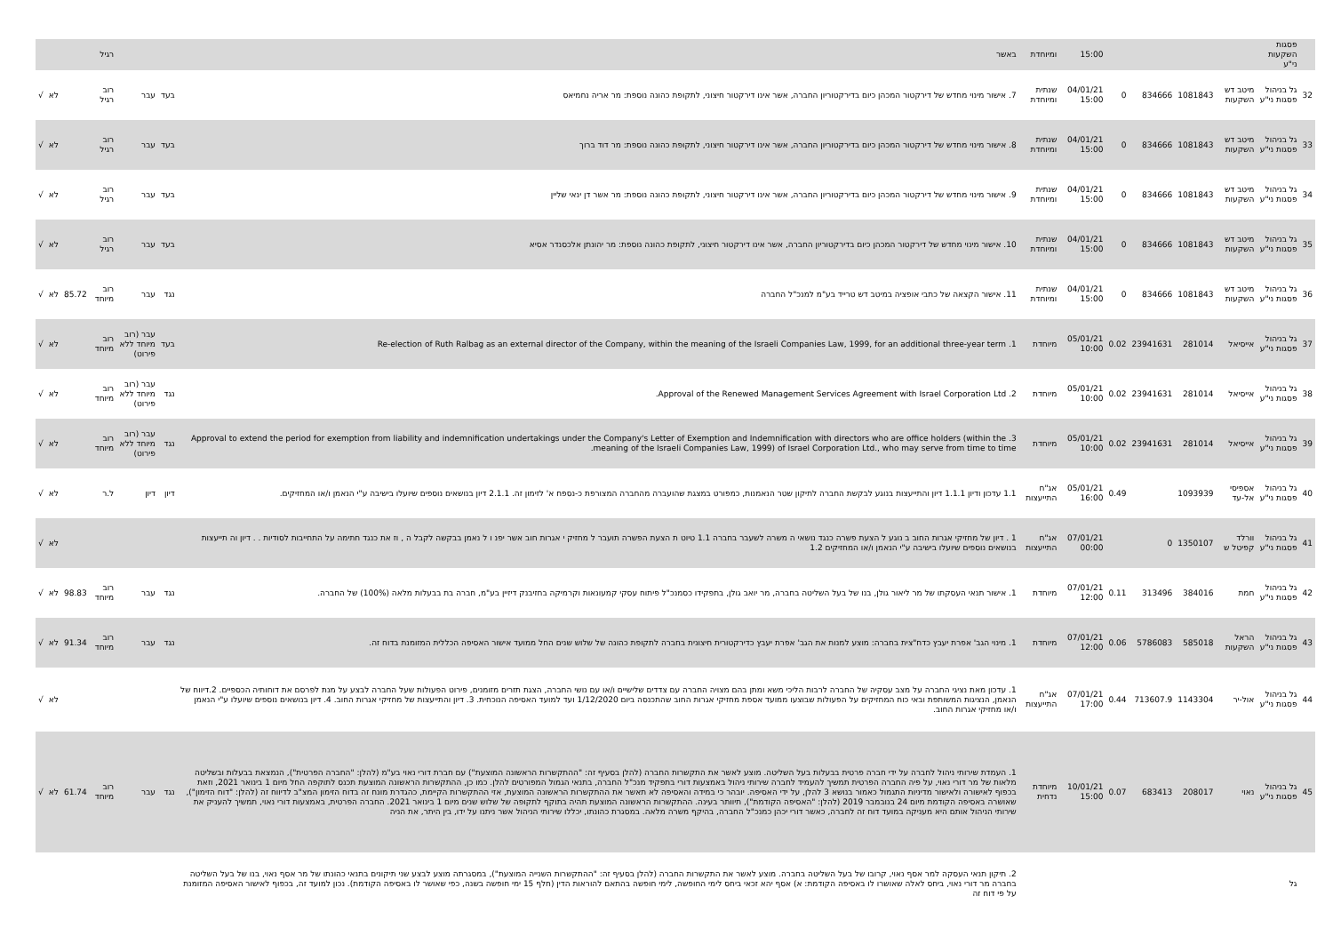| | פסגות השקעות ני"ע | | | | | 15:00 | ומיוחדת | באשר | | | רגיל | | | |
| 32 | גל בניהול פסגות ני"ע | מיטב דש השקעות | 1081843 | 834666 | 0 | 04/01/21 15:00 | שנתית ומיוחדת | 7. אישור מינוי מחדש של דירקטור המכהן כיום בדירקטוריון החברה, אשר אינו דירקטור חיצוני, לתקופת כהונה נוספת: מר אריה נחמיאס | בעד | עבר | רוב רגיל | | לא | √ |
| 33 | גל בניהול פסגות ני"ע | מיטב דש השקעות | 1081843 | 834666 | 0 | 04/01/21 15:00 | שנתית ומיוחדת | 8. אישור מינוי מחדש של דירקטור המכהן כיום בדירקטוריון החברה, אשר אינו דירקטור חיצוני, לתקופת כהונה נוספת: מר דוד ברוך | בעד | עבר | רוב רגיל | | לא | √ |
| 34 | גל בניהול פסגות ני"ע | מיטב דש השקעות | 1081843 | 834666 | 0 | 04/01/21 15:00 | שנתית ומיוחדת | 9. אישור מינוי מחדש של דירקטור המכהן כיום בדירקטוריון החברה, אשר אינו דירקטור חיצוני, לתקופת כהונה נוספת: מר אשר דן ינאי שליין | בעד | עבר | רוב רגיל | | לא | √ |
| 35 | גל בניהול פסגות ני"ע | מיטב דש השקעות | 1081843 | 834666 | 0 | 04/01/21 15:00 | שנתית ומיוחדת | 10. אישור מינוי מחדש של דירקטור המכהן כיום בדירקטוריון החברה, אשר אינו דירקטור חיצוני, לתקופת כהונה נוספת: מר יהונתן אלכסנדר אסיא | בעד | עבר | רוב רגיל | | לא | √ |
| 36 | גל בניהול פסגות ני"ע | מיטב דש השקעות | 1081843 | 834666 | 0 | 04/01/21 15:00 | שנתית ומיוחדת | 11. אישור הקצאה של כתבי אופציה במיטב דש טרייד בע"מ למנכ"ל החברה | נגד | עבר | רוב מיוחד | 85.72 | לא | √ |
| 37 | גל בניהול פסגות ני"ע | אייסיאל | 281014 | 23941631 | 0.02 | 05/01/21 10:00 | מיוחדת | 1. Re-election of Ruth Ralbag as an external director of the Company, within the meaning of the Israeli Companies Law, 1999, for an additional three-year term | בעד | עבר (רוב מיוחד ללא פירוט) | רוב מיוחד | | לא | √ |
| 38 | גל בניהול פסגות ני"ע | אייסיאל | 281014 | 23941631 | 0.02 | 05/01/21 10:00 | מיוחדת | 2. Approval of the Renewed Management Services Agreement with Israel Corporation Ltd. | נגד | עבר (רוב מיוחד ללא פירוט) | רוב מיוחד | | לא | √ |
| 39 | גל בניהול פסגות ני"ע | אייסיאל | 281014 | 23941631 | 0.02 | 05/01/21 10:00 | מיוחדת | 3. Approval to extend the period for exemption from liability and indemnification undertakings under the Company's Letter of Exemption and Indemnification with directors who are office holders (within the meaning of the Israeli Companies Law, 1999) of Israel Corporation Ltd., who may serve from time to time. | נגד | עבר (רוב מיוחד ללא פירוט) | רוב מיוחד | | לא | √ |
| 40 | גל בניהול פסגות ני"ע | אספיסי אל-עד | 1093939 | | 0.49 | 05/01/21 16:00 | אג"ח התייעצות | 1.1 עדכון ודיון 1.1.1 דיון והתייעצות בנוגע לבקשת החברה לתיקון שטר הנאמנות, כמפורט במצגת שהועברה מהחברה המצורפת כ-נספח א' לזימון זה. 2.1.1 דיון בנושאים נוספים שיועלו בישיבה ע"י הנאמן ו/או המחזיקים. | דיון | דיון | ל.ר | | לא | √ |
| 41 | גל בניהול פסגות ני"ע | וורלד קפיטל ש | 1350107 | 0 | | 07/01/21 00:00 | אג"ח התייעצות | 1 . דיון של מחזיקי אגרות החוב ב נוגע ל הצעת פשרה כנגד נושאי ה משרה לשעבר בחברה 1.1 טיוט ת הצעת הפשרה תועבר ל מחזיק י אגרות חוב אשר יפנ ו ל נאמן בבקשה לקבל ה , וז את כנגד חתימה על התחייבות לסודיות . . דיון וה תייעצות בנושאים נוספים שיועלו בישיבה ע"י הנאמן ו/או המחזיקים 1.2 | | | | | לא | √ |
| 42 | גל בניהול פסגות ני"ע | חמת | 384016 | 313496 | 0.11 | 07/01/21 12:00 | מיוחדת | 1. אישור תנאי העסקתו של מר ליאור גולן, בנו של בעל השליטה בחברה, מר יואב גולן, בתפקידו כסמנכ"ל פיתוח עסקי קמעונאות וקרמיקה בחזיבנק דיזיין בע"מ, חברה בת בבעלות מלאה (100%) של החברה. | נגד | עבר | רוב מיוחד | 98.83 | לא | √ |
| 43 | גל בניהול פסגות ני"ע | הראל השקעות | 585018 | 5786083 | 0.06 | 07/01/21 12:00 | מיוחדת | 1. מינוי הגב' אפרת יעבץ כדח"צית בחברה: מוצע למנות את הגב' אפרת יעבץ כדירקטורית חיצונית בחברה לתקופת כהונה של שלוש שנים החל ממועד אישור האסיפה הכללית המזומנת בדוח זה. | נגד | עבר | רוב מיוחד | 91.34 | לא | √ |
| 44 | גל בניהול פסגות ני"ע | אול-יר | 1143304 | 713607.9 | 0.44 | 07/01/21 17:00 | אג"ח התייעצות | 1. עדכון מאת נציגי החברה על מצב עסקיה של החברה לרבות הליכי משא ומתן בהם מצויה החברה עם צדדים שלישיים ו/או עם נושי החברה, הצגת תזרים מזומנים, פירוט הפעולות שעל החברה לבצע על מנת לפרסם את דוחותיה הכספיים. 2.דיווח של הנאמן, הנציגות המשותפת ובאי כוח המחזיקים על הפעולות שבוצעו ממועד אספת מחזיקי אגרות החוב שהתכנסה ביום 1/12/2020 ועד למועד האסיפה הנוכחית. 3. דיון והתייעצות של מחזיקי אגרות החוב. 4. דיון בנושאים נוספים שיועלו ע"י הנאמן ו/או מחזיקי אגרות החוב. | | | | | לא | √ |
| 45 | גל בניהול פסגות ני"ע | נאוי | 208017 | 683413 | 0.07 | 10/01/21 15:00 | מיוחדת נדחית | 1. העמדת שירותי ניהול לחברה על ידי חברה פרטית בבעלות בעל השליטה. מוצע לאשר את התקשרות החברה (להלן בסעיף זה: "ההתקשרות הראשונה המוצעת") עם חברת דורי נאוי בע"מ (להלן: "החברה הפרטית"), הנמצאת בבעלות ובשליטה מלאות של מר דורי נאוי, על פיה החברה הפרטית תמשיך להעמיד לחברה שירותי ניהול באמצעות דורי בתפקיד מנכ"ל החברה, בתנאי הגמול המפורטים להלן. כמו כן, ההתקשרות הראשונה המוצעת תכנס לתוקפה החל מיום 1 בינואר 2021, וזאת בכפוף לאישורה ולאישור מדיניות התגמול כאמור בנושא 3 להלן, על ידי האסיפה. יובהר כי במידה והאסיפה לא תאשר את ההתקשרות הראשונה המוצעת, אזי ההתקשרות הקיימת, כהגדרת מונח זה בדוח הזימון המצ"ב לדיווח זה (להלן: "דוח הזימון"), שאושרה באסיפה הקודמת מיום 24 בנובמבר 2019 (להלן: "האסיפה הקודמת"), תיוותר בעינה. ההתקשרות הראשונה המוצעת תהיה בתוקף לתקופה של שלוש שנים מיום 1 בינואר 2021. החברה הפרטית, באמצעות דורי נאוי, תמשיך להעניק את שירותי הניהול אותם היא מעניקה במועד דוח זה לחברה, כאשר דורי יכהן כמנכ"ל החברה, בהיקף משרה מלאה. במסגרת כהונתו, יכללו שירותי הניהול אשר ניתנו על ידו, בין היתר, את הניה | נגד | עבר | רוב מיוחד | 61.74 | לא | √ |
| | גל | | | | | | | 2. תיקון תנאי העסקה למר אסף נאוי, קרובו של בעל השליטה בחברה. מוצע לאשר את התקשרות החברה (להלן בסעיף זה: "ההתקשרות השנייה המוצעת"), במסגרתה מוצע לבצע שני תיקונים בתנאי כהונתו של מר אסף נאוי, בנו של בעל השליטה בחברה מר דורי נאוי, ביחס לאלה שאושרו לו באסיפה הקודמת: א) אסף יהא זכאי ביחס לימי החופשה, לימי חופשה בהתאם להוראות הדין (חלף 15 ימי חופשה בשנה, כפי שאושר לו באסיפה הקודמת). נכון למועד זה, בכפוף לאישור האסיפה המזומנת על פי דוח זה | | | | | | |